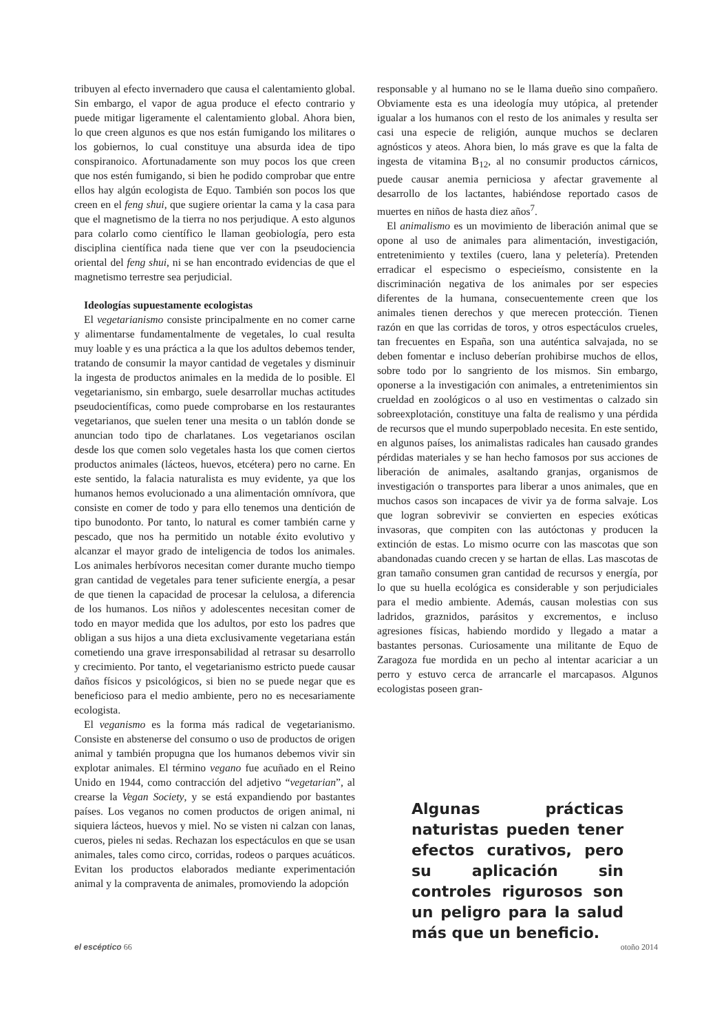tribuyen al efecto invernadero que causa el calentamiento global. Sin embargo, el vapor de agua produce el efecto contrario y puede mitigar ligeramente el calentamiento global. Ahora bien, lo que creen algunos es que nos están fumigando los militares o los gobiernos, lo cual constituye una absurda idea de tipo conspiranoico. Afortunadamente son muy pocos los que creen que nos estén fumigando, si bien he podido comprobar que entre ellos hay algún ecologista de Equo. También son pocos los que creen en el feng shui, que sugiere orientar la cama y la casa para que el magnetismo de la tierra no nos perjudique. A esto algunos para colarlo como científico le llaman geobiología, pero esta disciplina científica nada tiene que ver con la pseudociencia oriental del feng shui, ni se han encontrado evidencias de que el magnetismo terrestre sea perjudicial.
Ideologías supuestamente ecologistas
El vegetarianismo consiste principalmente en no comer carne y alimentarse fundamentalmente de vegetales, lo cual resulta muy loable y es una práctica a la que los adultos debemos tender, tratando de consumir la mayor cantidad de vegetales y disminuir la ingesta de productos animales en la medida de lo posible. El vegetarianismo, sin embargo, suele desarrollar muchas actitudes pseudocientíficas, como puede comprobarse en los restaurantes vegetarianos, que suelen tener una mesita o un tablón donde se anuncian todo tipo de charlatanes. Los vegetarianos oscilan desde los que comen solo vegetales hasta los que comen ciertos productos animales (lácteos, huevos, etcétera) pero no carne. En este sentido, la falacia naturalista es muy evidente, ya que los humanos hemos evolucionado a una alimentación omnívora, que consiste en comer de todo y para ello tenemos una dentición de tipo bunodonto. Por tanto, lo natural es comer también carne y pescado, que nos ha permitido un notable éxito evolutivo y alcanzar el mayor grado de inteligencia de todos los animales. Los animales herbívoros necesitan comer durante mucho tiempo gran cantidad de vegetales para tener suficiente energía, a pesar de que tienen la capacidad de procesar la celulosa, a diferencia de los humanos. Los niños y adolescentes necesitan comer de todo en mayor medida que los adultos, por esto los padres que obligan a sus hijos a una dieta exclusivamente vegetariana están cometiendo una grave irresponsabilidad al retrasar su desarrollo y crecimiento. Por tanto, el vegetarianismo estricto puede causar daños físicos y psicológicos, si bien no se puede negar que es beneficioso para el medio ambiente, pero no es necesariamente ecologista.
El veganismo es la forma más radical de vegetarianismo. Consiste en abstenerse del consumo o uso de productos de origen animal y también propugna que los humanos debemos vivir sin explotar animales. El término vegano fue acuñado en el Reino Unido en 1944, como contracción del adjetivo “vegetarian”, al crearse la Vegan Society, y se está expandiendo por bastantes países. Los veganos no comen productos de origen animal, ni siquiera lácteos, huevos y miel. No se visten ni calzan con lanas, cueros, pieles ni sedas. Rechazan los espectáculos en que se usan animales, tales como circo, corridas, rodeos o parques acuáticos. Evitan los productos elaborados mediante experimentación animal y la compraventa de animales, promoviendo la adopción
responsable y al humano no se le llama dueño sino compañero. Obviamente esta es una ideología muy utópica, al pretender igualar a los humanos con el resto de los animales y resulta ser casi una especie de religión, aunque muchos se declaren agnósticos y ateos. Ahora bien, lo más grave es que la falta de ingesta de vitamina B<sub>12</sub>, al no consumir productos cárnicos, puede causar anemia perniciosa y afectar gravemente al desarrollo de los lactantes, habiéndose reportado casos de muertes en niños de hasta diez años<sup>7</sup>.
El animalismo es un movimiento de liberación animal que se opone al uso de animales para alimentación, investigación, entretenimiento y textiles (cuero, lana y peletería). Pretenden erradicar el especismo o especieísmo, consistente en la discriminación negativa de los animales por ser especies diferentes de la humana, consecuentemente creen que los animales tienen derechos y que merecen protección. Tienen razón en que las corridas de toros, y otros espectáculos crueles, tan frecuentes en España, son una auténtica salvajada, no se deben fomentar e incluso deberían prohibirse muchos de ellos, sobre todo por lo sangriento de los mismos. Sin embargo, oponerse a la investigación con animales, a entretenimientos sin crueldad en zoológicos o al uso en vestimentas o calzado sin sobreexplotación, constituye una falta de realismo y una pérdida de recursos que el mundo superpoblado necesita. En este sentido, en algunos países, los animalistas radicales han causado grandes pérdidas materiales y se han hecho famosos por sus acciones de liberación de animales, asaltando granjas, organismos de investigación o transportes para liberar a unos animales, que en muchos casos son incapaces de vivir ya de forma salvaje. Los que logran sobrevivir se convierten en especies exóticas invasoras, que compiten con las autóctonas y producen la extinción de estas. Lo mismo ocurre con las mascotas que son abandonadas cuando crecen y se hartan de ellas. Las mascotas de gran tamaño consumen gran cantidad de recursos y energía, por lo que su huella ecológica es considerable y son perjudiciales para el medio ambiente. Además, causan molestias con sus ladridos, graznidos, parásitos y excrementos, e incluso agresiones físicas, habiendo mordido y llegado a matar a bastantes personas. Curiosamente una militante de Equo de Zaragoza fue mordida en un pecho al intentar acariciar a un perro y estuvo cerca de arrancarle el marcapasos. Algunos ecologistas poseen gran-
Algunas prácticas naturistas pueden tener efectos curativos, pero su aplicación sin controles rigurosos son un peligro para la salud más que un beneficio.
el escéptico 66 otoño 2014